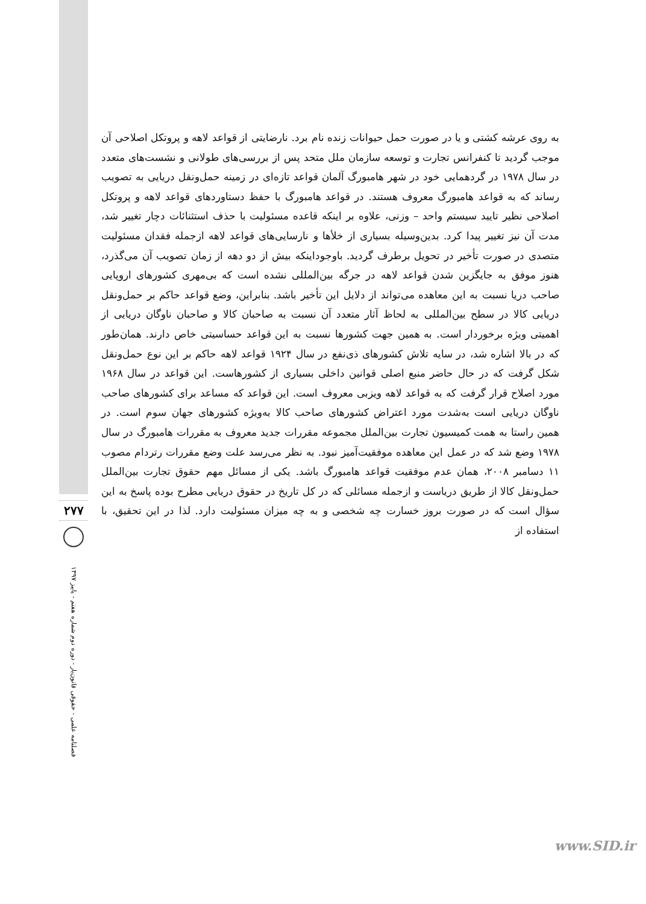به روی عرشه کشتی و یا در صورت حمل حیوانات زنده نام برد. نارضایتی از قواعد لاهه و پروتکل اصلاحی آن موجب گردید تا کنفرانس تجارت و توسعه سازمان ملل متحد پس از بررسی‌های طولانی و نشست‌های متعدد در سال ۱۹۷۸ در گردهمایی خود در شهر هامبورگ آلمان قواعد تازه‌ای در زمینه حمل‌ونقل دریایی به تصویب رساند که به قواعد هامبورگ معروف هستند. در قواعد هامبورگ با حفظ دستاوردهای قواعد لاهه و پروتکل اصلاحی نظیر تایید سیستم واحد – وزنی، علاوه بر اینکه قاعده مسئولیت با حذف استثنائات دچار تغییر شد، مدت آن نیز تغییر پیدا کرد. بدین‌وسیله بسیاری از خلأها و نارسایی‌های قواعد لاهه ازجمله فقدان مسئولیت متصدی در صورت تأخیر در تحویل برطرف گردید. باوجوداینکه بیش از دو دهه از زمان تصویب آن می‌گذرد، هنوز موفق به جایگزین شدن قواعد لاهه در جرگه بین‌المللی نشده است که بی‌مهری کشورهای اروپایی صاحب دریا نسبت به این معاهده می‌تواند از دلایل این تأخیر باشد. بنابراین، وضع قواعد حاکم بر حمل‌ونقل دریایی کالا در سطح بین‌المللی به لحاظ آثار متعدد آن نسبت به صاحبان کالا و صاحبان ناوگان دریایی از اهمیتی ویژه برخوردار است. به همین جهت کشورها نسبت به این قواعد حساسیتی خاص دارند. همان‌طور که در بالا اشاره شد، در سایه تلاش کشورهای ذی‌نفع در سال ۱۹۲۴ قواعد لاهه حاکم بر این نوع حمل‌ونقل شکل گرفت که در حال حاضر منبع اصلی قوانین داخلی بسیاری از کشورهاست. این قواعد در سال ۱۹۶۸ مورد اصلاح قرار گرفت که به قواعد لاهه ویزبی معروف است. این قواعد که مساعد برای کشورهای صاحب ناوگان دریایی است به‌شدت مورد اعتراض کشورهای صاحب کالا به‌ویژه کشورهای جهان سوم است. در همین راستا به همت کمیسیون تجارت بین‌الملل مجموعه مقررات جدید معروف به مقررات هامبورگ در سال ۱۹۷۸ وضع شد که در عمل این معاهده موفقیت‌آمیز نبود. به نظر می‌رسد علت وضع مقررات رتردام مصوب ۱۱ دسامبر ۲۰۰۸، همان عدم موفقیت قواعد هامبورگ باشد. یکی از مسائل مهم حقوق تجارت بین‌الملل حمل‌ونقل کالا از طریق دریاست و ازجمله مسائلی که در کل تاریخ در حقوق دریایی مطرح بوده پاسخ به این سؤال است که در صورت بروز خسارت چه شخصی و به چه میزان مسئولیت دارد. لذا در این تحقیق، با استفاده از
۲۷۷
فصلنامه علمی - حقوقی قانون‌یار - دوره دوم شماره هفتم - پاییز ۱۳۹۷
www.SID.ir